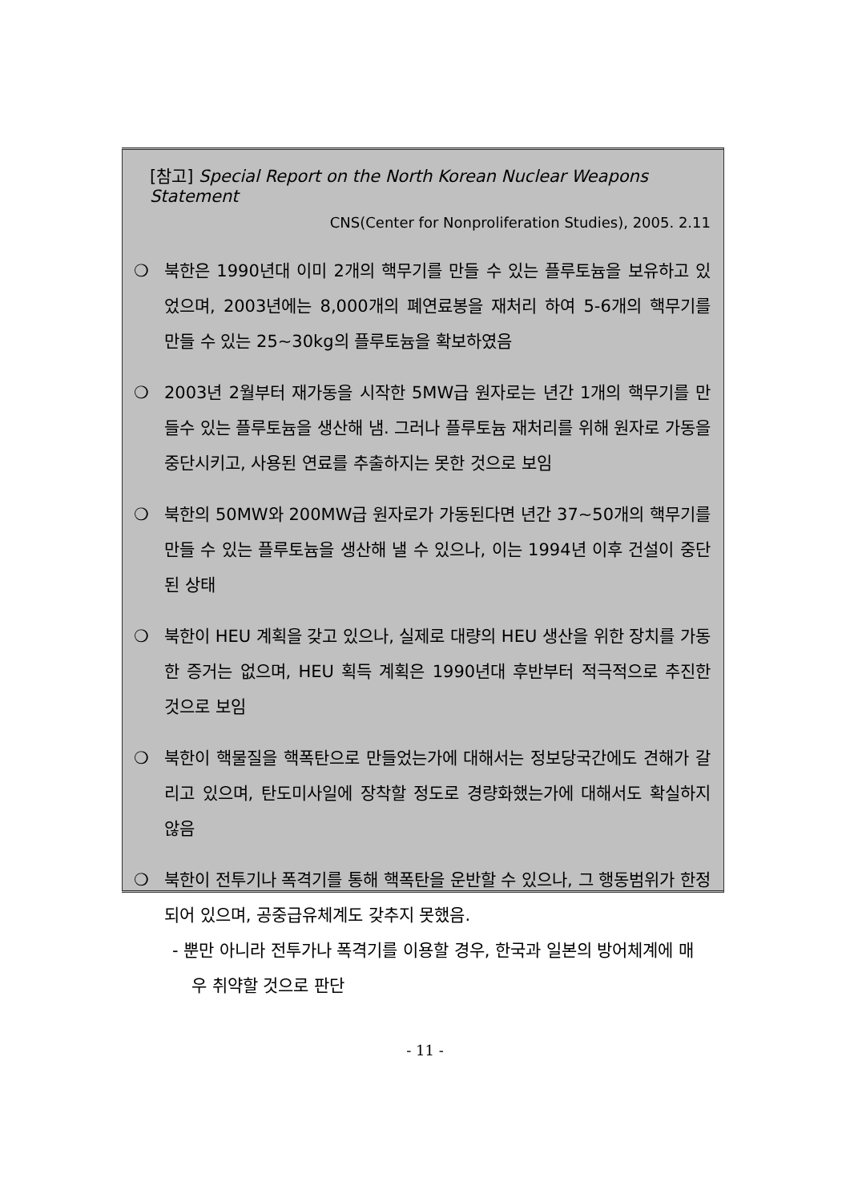[참고] Special Report on the North Korean Nuclear Weapons Statement
CNS(Center for Nonproliferation Studies), 2005. 2.11
❍ 북한은 1990년대 이미 2개의 핵무기를 만들 수 있는 플루토늄을 보유하고 있었으며, 2003년에는 8,000개의 폐연료봉을 재처리 하여 5-6개의 핵무기를 만들 수 있는 25~30kg의 플루토늄을 확보하였음
❍ 2003년 2월부터 재가동을 시작한 5MW급 원자로는 년간 1개의 핵무기를 만들수 있는 플루토늄을 생산해 냄. 그러나 플루토늄 재처리를 위해 원자로 가동을 중단시키고, 사용된 연료를 추출하지는 못한 것으로 보임
❍ 북한의 50MW와 200MW급 원자로가 가동된다면 년간 37~50개의 핵무기를 만들 수 있는 플루토늄을 생산해 낼 수 있으나, 이는 1994년 이후 건설이 중단된 상태
❍ 북한이 HEU 계획을 갖고 있으나, 실제로 대량의 HEU 생산을 위한 장치를 가동한 증거는 없으며, HEU 획득 계획은 1990년대 후반부터 적극적으로 추진한 것으로 보임
❍ 북한이 핵물질을 핵폭탄으로 만들었는가에 대해서는 정보당국간에도 견해가 갈리고 있으며, 탄도미사일에 장착할 정도로 경량화했는가에 대해서도 확실하지 않음
❍ 북한이 전투기나 폭격기를 통해 핵폭탄을 운반할 수 있으나, 그 행동범위가 한정되어 있으며, 공중급유체계도 갖추지 못했음.
- 뿐만 아니라 전투가나 폭격기를 이용할 경우, 한국과 일본의 방어체계에 매우 취약할 것으로 판단
- 11 -